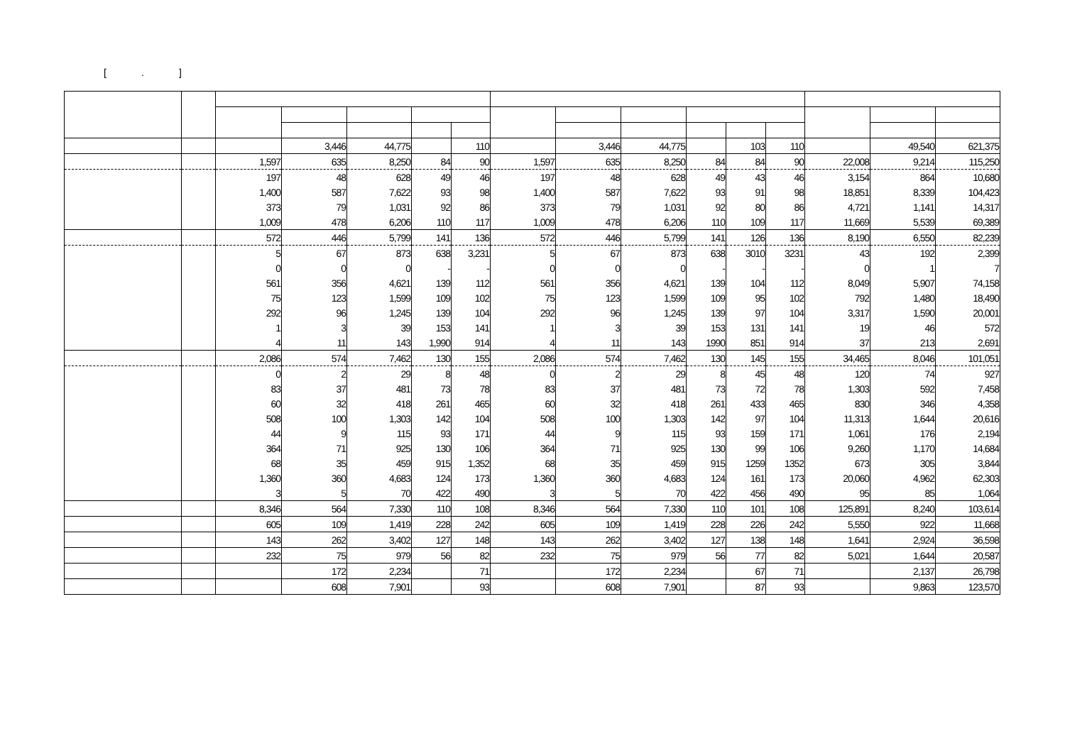[.]
| | | | 3,446 | 44,775 | | 110 | | 3,446 | 44,775 | | 103 | 110 | | 49,540 | 621,375 |
| | | 1,597 | 635 | 8,250 | 84 | 90 | 1,597 | 635 | 8,250 | 84 | 84 | 90 | 22,008 | 9,214 | 115,250 |
| | | 197 | 48 | 628 | 49 | 46 | 197 | 48 | 628 | 49 | 43 | 46 | 3,154 | 864 | 10,680 |
| | | 1,400 | 587 | 7,622 | 93 | 98 | 1,400 | 587 | 7,622 | 93 | 91 | 98 | 18,851 | 8,339 | 104,423 |
| | | 373 | 79 | 1,031 | 92 | 86 | 373 | 79 | 1,031 | 92 | 80 | 86 | 4,721 | 1,141 | 14,317 |
| | | 1,009 | 478 | 6,206 | 110 | 117 | 1,009 | 478 | 6,206 | 110 | 109 | 117 | 11,669 | 5,539 | 69,389 |
| | | 572 | 446 | 5,799 | 141 | 136 | 572 | 446 | 5,799 | 141 | 126 | 136 | 8,190 | 6,550 | 82,239 |
| | | 5 | 67 | 873 | 638 | 3,231 | 5 | 67 | 873 | 638 | 3010 | 3231 | 43 | 192 | 2,399 |
| | | 0 | 0 | 0 | - | - | 0 | 0 | 0 | - | - | - | 0 | 1 | 7 |
| | | 561 | 356 | 4,621 | 139 | 112 | 561 | 356 | 4,621 | 139 | 104 | 112 | 8,049 | 5,907 | 74,158 |
| | | 75 | 123 | 1,599 | 109 | 102 | 75 | 123 | 1,599 | 109 | 95 | 102 | 792 | 1,480 | 18,490 |
| | | 292 | 96 | 1,245 | 139 | 104 | 292 | 96 | 1,245 | 139 | 97 | 104 | 3,317 | 1,590 | 20,001 |
| | | 1 | 3 | 39 | 153 | 141 | 1 | 3 | 39 | 153 | 131 | 141 | 19 | 46 | 572 |
| | | 4 | 11 | 143 | 1,990 | 914 | 4 | 11 | 143 | 1990 | 851 | 914 | 37 | 213 | 2,691 |
| | | 2,086 | 574 | 7,462 | 130 | 155 | 2,086 | 574 | 7,462 | 130 | 145 | 155 | 34,465 | 8,046 | 101,051 |
| | | 0 | 2 | 29 | 8 | 48 | 0 | 2 | 29 | 8 | 45 | 48 | 120 | 74 | 927 |
| | | 83 | 37 | 481 | 73 | 78 | 83 | 37 | 481 | 73 | 72 | 78 | 1,303 | 592 | 7,458 |
| | | 60 | 32 | 418 | 261 | 465 | 60 | 32 | 418 | 261 | 433 | 465 | 830 | 346 | 4,358 |
| | | 508 | 100 | 1,303 | 142 | 104 | 508 | 100 | 1,303 | 142 | 97 | 104 | 11,313 | 1,644 | 20,616 |
| | | 44 | 9 | 115 | 93 | 171 | 44 | 9 | 115 | 93 | 159 | 171 | 1,061 | 176 | 2,194 |
| | | 364 | 71 | 925 | 130 | 106 | 364 | 71 | 925 | 130 | 99 | 106 | 9,260 | 1,170 | 14,684 |
| | | 68 | 35 | 459 | 915 | 1,352 | 68 | 35 | 459 | 915 | 1259 | 1352 | 673 | 305 | 3,844 |
| | | 1,360 | 360 | 4,683 | 124 | 173 | 1,360 | 360 | 4,683 | 124 | 161 | 173 | 20,060 | 4,962 | 62,303 |
| | | 3 | 5 | 70 | 422 | 490 | 3 | 5 | 70 | 422 | 456 | 490 | 95 | 85 | 1,064 |
| | | 8,346 | 564 | 7,330 | 110 | 108 | 8,346 | 564 | 7,330 | 110 | 101 | 108 | 125,891 | 8,240 | 103,614 |
| | | 605 | 109 | 1,419 | 228 | 242 | 605 | 109 | 1,419 | 228 | 226 | 242 | 5,550 | 922 | 11,668 |
| | | 143 | 262 | 3,402 | 127 | 148 | 143 | 262 | 3,402 | 127 | 138 | 148 | 1,641 | 2,924 | 36,598 |
| | | 232 | 75 | 979 | 56 | 82 | 232 | 75 | 979 | 56 | 77 | 82 | 5,021 | 1,644 | 20,587 |
| | | | 172 | 2,234 | | 71 | | 172 | 2,234 | | 67 | 71 | | 2,137 | 26,798 |
| | | | 608 | 7,901 | | 93 | | 608 | 7,901 | | 87 | 93 | | 9,863 | 123,570 |